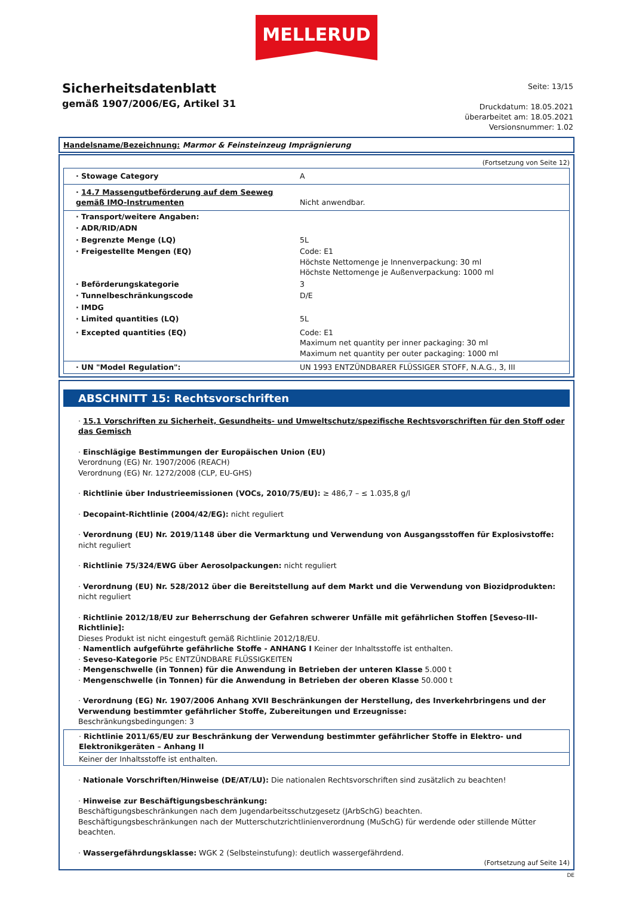MELLERUD
Sicherheitsdatenblatt
gemäß 1907/2006/EG, Artikel 31
Seite: 13/15
Druckdatum: 18.05.2021
überarbeitet am: 18.05.2021
Versionsnummer: 1.02
Handelsname/Bezeichnung: Marmor & Feinsteinzeug Imprägnierung
(Fortsetzung von Seite 12)
| · Stowage Category | A |
| · 14.7 Massengutbeförderung auf dem Seeweg gemäß IMO-Instrumenten | Nicht anwendbar. |
| · Transport/weitere Angaben: | |
| · ADR/RID/ADN | |
| · Begrenzte Menge (LQ) | 5L |
| · Freigestellte Mengen (EQ) | Code: E1 Höchste Nettomenge je Innenverpackung: 30 ml Höchste Nettomenge je Außenverpackung: 1000 ml |
| · Beförderungskategorie | 3 |
| · Tunnelbeschränkungscode | D/E |
| · IMDG | |
| · Limited quantities (LQ) | 5L |
| · Excepted quantities (EQ) | Code: E1 Maximum net quantity per inner packaging: 30 ml Maximum net quantity per outer packaging: 1000 ml |
| · UN "Model Regulation": | UN 1993 ENTZÜNDBARER FLÜSSIGER STOFF, N.A.G., 3, III |
ABSCHNITT 15: Rechtsvorschriften
· 15.1 Vorschriften zu Sicherheit, Gesundheits- und Umweltschutz/spezifische Rechtsvorschriften für den Stoff oder das Gemisch
· Einschlägige Bestimmungen der Europäischen Union (EU)
Verordnung (EG) Nr. 1907/2006 (REACH)
Verordnung (EG) Nr. 1272/2008 (CLP, EU-GHS)
· Richtlinie über Industrieemissionen (VOCs, 2010/75/EU): ≥ 486,7 – ≤ 1.035,8 g/l
· Decopaint-Richtlinie (2004/42/EG): nicht reguliert
· Verordnung (EU) Nr. 2019/1148 über die Vermarktung und Verwendung von Ausgangsstoffen für Explosivstoffe: nicht reguliert
· Richtlinie 75/324/EWG über Aerosolpackungen: nicht reguliert
· Verordnung (EU) Nr. 528/2012 über die Bereitstellung auf dem Markt und die Verwendung von Biozidprodukten: nicht reguliert
· Richtlinie 2012/18/EU zur Beherrschung der Gefahren schwerer Unfälle mit gefährlichen Stoffen [Seveso-III-Richtlinie]:
Dieses Produkt ist nicht eingestuft gemäß Richtlinie 2012/18/EU.
· Namentlich aufgeführte gefährliche Stoffe - ANHANG I Keiner der Inhaltsstoffe ist enthalten.
· Seveso-Kategorie P5c ENTZÜNDBARE FLÜSSIGKEITEN
· Mengenschwelle (in Tonnen) für die Anwendung in Betrieben der unteren Klasse 5.000 t
· Mengenschwelle (in Tonnen) für die Anwendung in Betrieben der oberen Klasse 50.000 t
· Verordnung (EG) Nr. 1907/2006 Anhang XVII Beschränkungen der Herstellung, des Inverkehrbringens und der Verwendung bestimmter gefährlicher Stoffe, Zubereitungen und Erzeugnisse:
Beschränkungsbedingungen: 3
· Richtlinie 2011/65/EU zur Beschränkung der Verwendung bestimmter gefährlicher Stoffe in Elektro- und Elektronikgeräten – Anhang II
Keiner der Inhaltsstoffe ist enthalten.
· Nationale Vorschriften/Hinweise (DE/AT/LU): Die nationalen Rechtsvorschriften sind zusätzlich zu beachten!
· Hinweise zur Beschäftigungsbeschränkung:
Beschäftigungsbeschränkungen nach dem Jugendarbeitsschutzgesetz (JArbSchG) beachten.
Beschäftigungsbeschränkungen nach der Mutterschutzrichtlinienverordnung (MuSchG) für werdende oder stillende Mütter beachten.
· Wassergefährdungsklasse: WGK 2 (Selbsteinstufung): deutlich wassergefährdend.
(Fortsetzung auf Seite 14)
DE